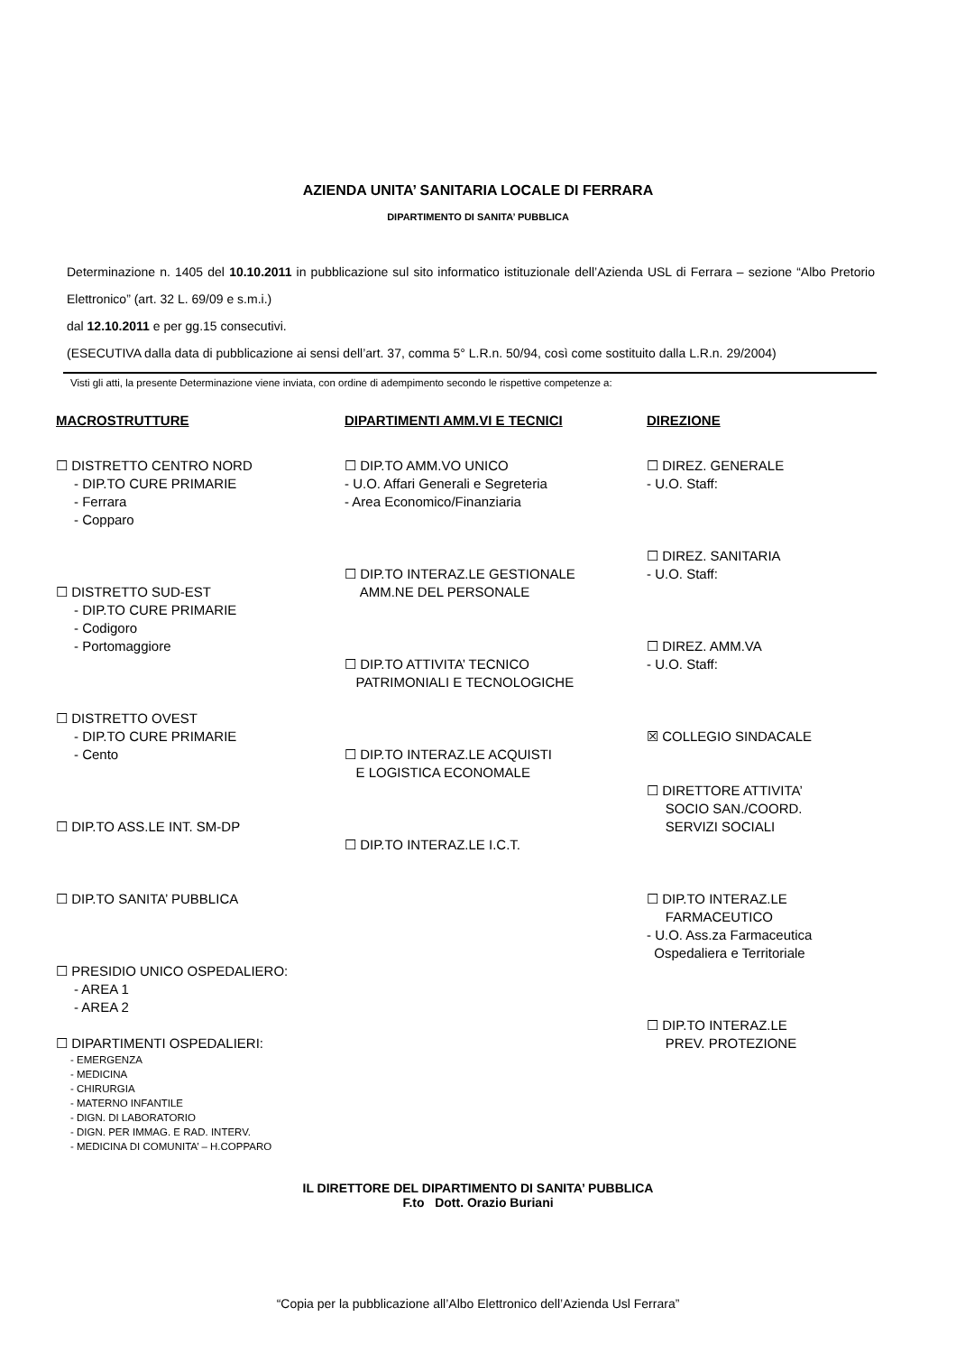AZIENDA UNITA’ SANITARIA LOCALE DI FERRARA
DIPARTIMENTO DI SANITA’ PUBBLICA
Determinazione n. 1405 del 10.10.2011 in pubblicazione sul sito informatico istituzionale dell’Azienda USL di Ferrara – sezione “Albo Pretorio Elettronico” (art. 32 L. 69/09 e s.m.i.)
dal 12.10.2011 e per gg.15 consecutivi.
(ESECUTIVA dalla data di pubblicazione ai sensi dell’art. 37, comma 5° L.R.n. 50/94, così come sostituito dalla L.R.n. 29/2004)
Visti gli atti, la presente Determinazione viene inviata, con ordine di adempimento secondo le rispettive competenze a:
MACROSTRUTTURE
☐ DISTRETTO CENTRO NORD
- DIP.TO CURE PRIMARIE
- Ferrara
- Copparo
☐ DISTRETTO SUD-EST
- DIP.TO CURE PRIMARIE
- Codigoro
- Portomaggiore
☐ DISTRETTO OVEST
- DIP.TO CURE PRIMARIE
- Cento
☐ DIP.TO ASS.LE INT. SM-DP
☐ DIP.TO SANITA’ PUBBLICA
☐ PRESIDIO UNICO OSPEDALIERO:
- AREA 1
- AREA 2
☐ DIPARTIMENTI OSPEDALIERI:
- EMERGENZA
- MEDICINA
- CHIRURGIA
- MATERNO INFANTILE
- DIGN. DI LABORATORIO
- DIGN. PER IMMAG. E RAD. INTERV.
- MEDICINA DI COMUNITA’ – H.COPPARO
DIPARTIMENTI AMM.VI E TECNICI
☐ DIP.TO AMM.VO UNICO
- U.O. Affari Generali e Segreteria
- Area Economico/Finanziaria
☐ DIP.TO INTERAZ.LE GESTIONALE
AMM.NE DEL PERSONALE
☐ DIP.TO ATTIVITA’ TECNICO
PATRIMONIALI E TECNOLOGICHE
☐ DIP.TO INTERAZ.LE ACQUISTI
E LOGISTICA ECONOMALE
☐ DIP.TO INTERAZ.LE I.C.T.
DIREZIONE
☐ DIREZ. GENERALE
- U.O. Staff:
☐ DIREZ. SANITARIA
- U.O. Staff:
☐ DIREZ. AMM.VA
- U.O. Staff:
☒ COLLEGIO SINDACALE
☐ DIRETTORE ATTIVITA’
SOCIO SAN./COORD.
SERVIZI SOCIALI
☐ DIP.TO INTERAZ.LE
FARMACEUTICO
- U.O. Ass.za Farmaceutica
Ospedaliera e Territoriale
☐ DIP.TO INTERAZ.LE
PREV. PROTEZIONE
IL DIRETTORE DEL DIPARTIMENTO DI SANITA’ PUBBLICA
F.to Dott. Orazio Buriani
“Copia per la pubblicazione all’Albo Elettronico dell’Azienda Usl Ferrara”